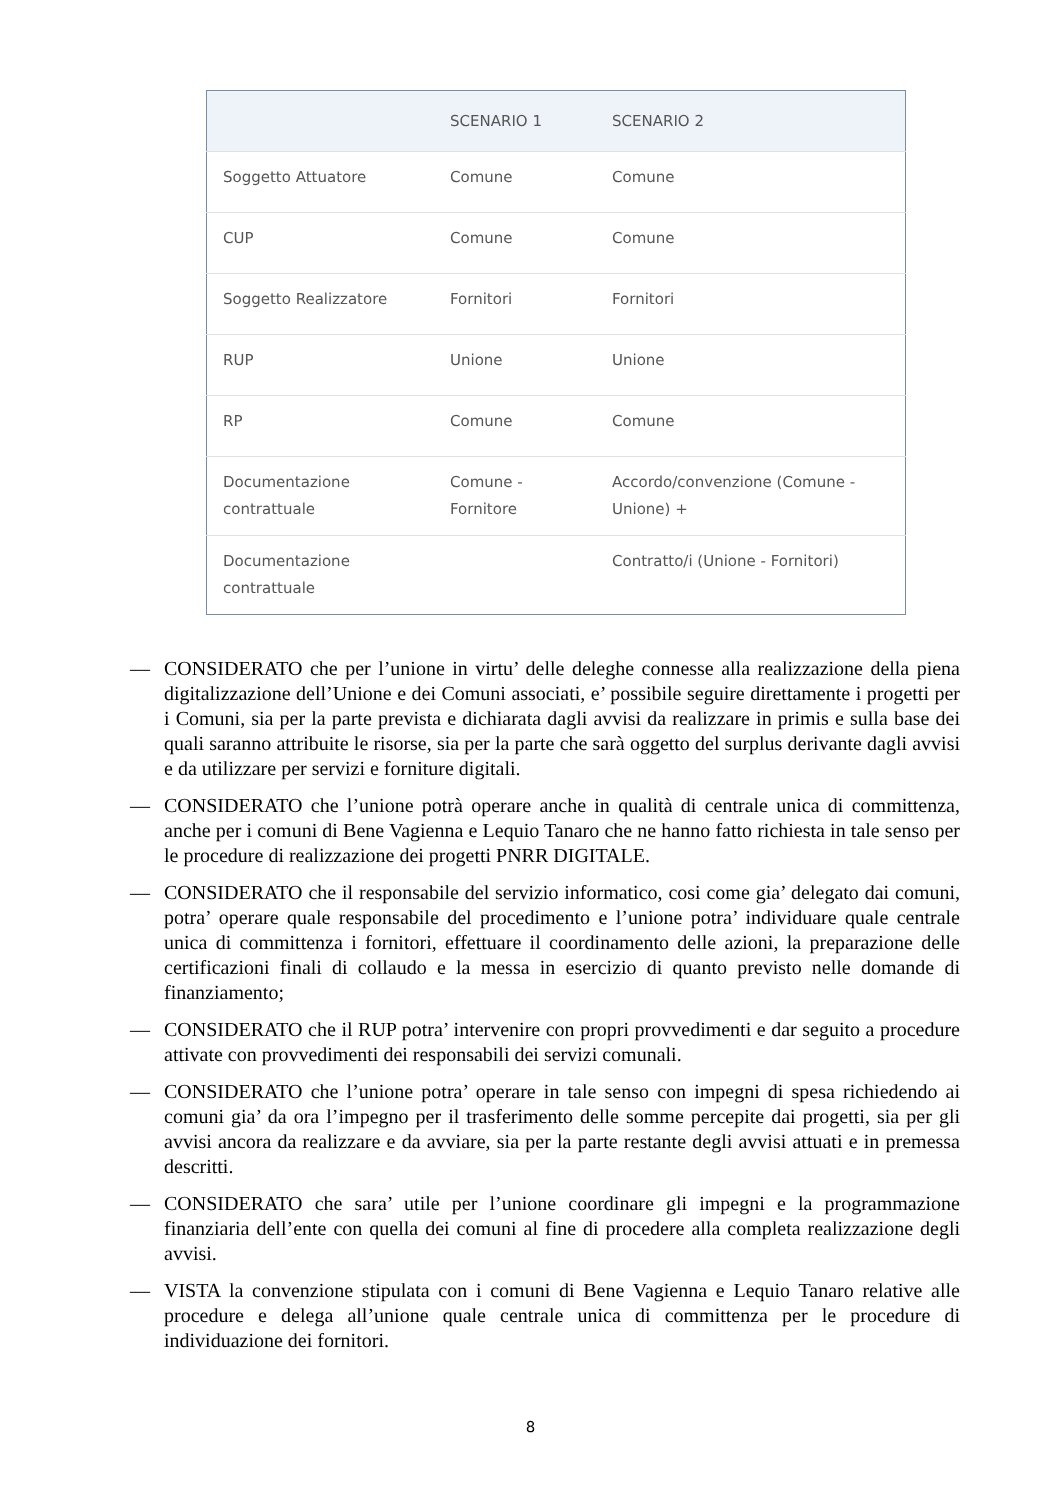| | SCENARIO 1 | SCENARIO 2 |
| --- | --- | --- |
| Soggetto Attuatore | Comune | Comune |
| CUP | Comune | Comune |
| Soggetto Realizzatore | Fornitori | Fornitori |
| RUP | Unione | Unione |
| RP | Comune | Comune |
| Documentazione contrattuale | Comune - Fornitore | Accordo/convenzione (Comune - Unione) + |
| Documentazione contrattuale | | Contratto/i (Unione - Fornitori) |
— CONSIDERATO che per l’unione in virtu’ delle deleghe connesse alla realizzazione della piena digitalizzazione dell’Unione e dei Comuni associati, e’ possibile seguire direttamente i progetti per i Comuni, sia per la parte prevista e dichiarata dagli avvisi da realizzare in primis e sulla base dei quali saranno attribuite le risorse, sia per la parte che sarà oggetto del surplus derivante dagli avvisi e da utilizzare per servizi e forniture digitali.
— CONSIDERATO che l’unione potrà operare anche in qualità di centrale unica di committenza, anche per i comuni di Bene Vagienna e Lequio Tanaro che ne hanno fatto richiesta in tale senso per le procedure di realizzazione dei progetti PNRR DIGITALE.
— CONSIDERATO che il responsabile del servizio informatico, cosi come gia’ delegato dai comuni, potra’ operare quale responsabile del procedimento e l’unione potra’ individuare quale centrale unica di committenza i fornitori, effettuare il coordinamento delle azioni, la preparazione delle certificazioni finali di collaudo e la messa in esercizio di quanto previsto nelle domande di finanziamento;
— CONSIDERATO che il RUP potra’ intervenire con propri provvedimenti e dar seguito a procedure attivate con provvedimenti dei responsabili dei servizi comunali.
— CONSIDERATO che l’unione potra’ operare in tale senso con impegni di spesa richiedendo ai comuni gia’ da ora l’impegno per il trasferimento delle somme percepite dai progetti, sia per gli avvisi ancora da realizzare e da avviare, sia per la parte restante degli avvisi attuati e in premessa descritti.
— CONSIDERATO che sara’ utile per l’unione coordinare gli impegni e la programmazione finanziaria dell’ente con quella dei comuni al fine di procedere alla completa realizzazione degli avvisi.
— VISTA la convenzione stipulata con i comuni di Bene Vagienna e Lequio Tanaro relative alle procedure e delega all’unione quale centrale unica di committenza per le procedure di individuazione dei fornitori.
8